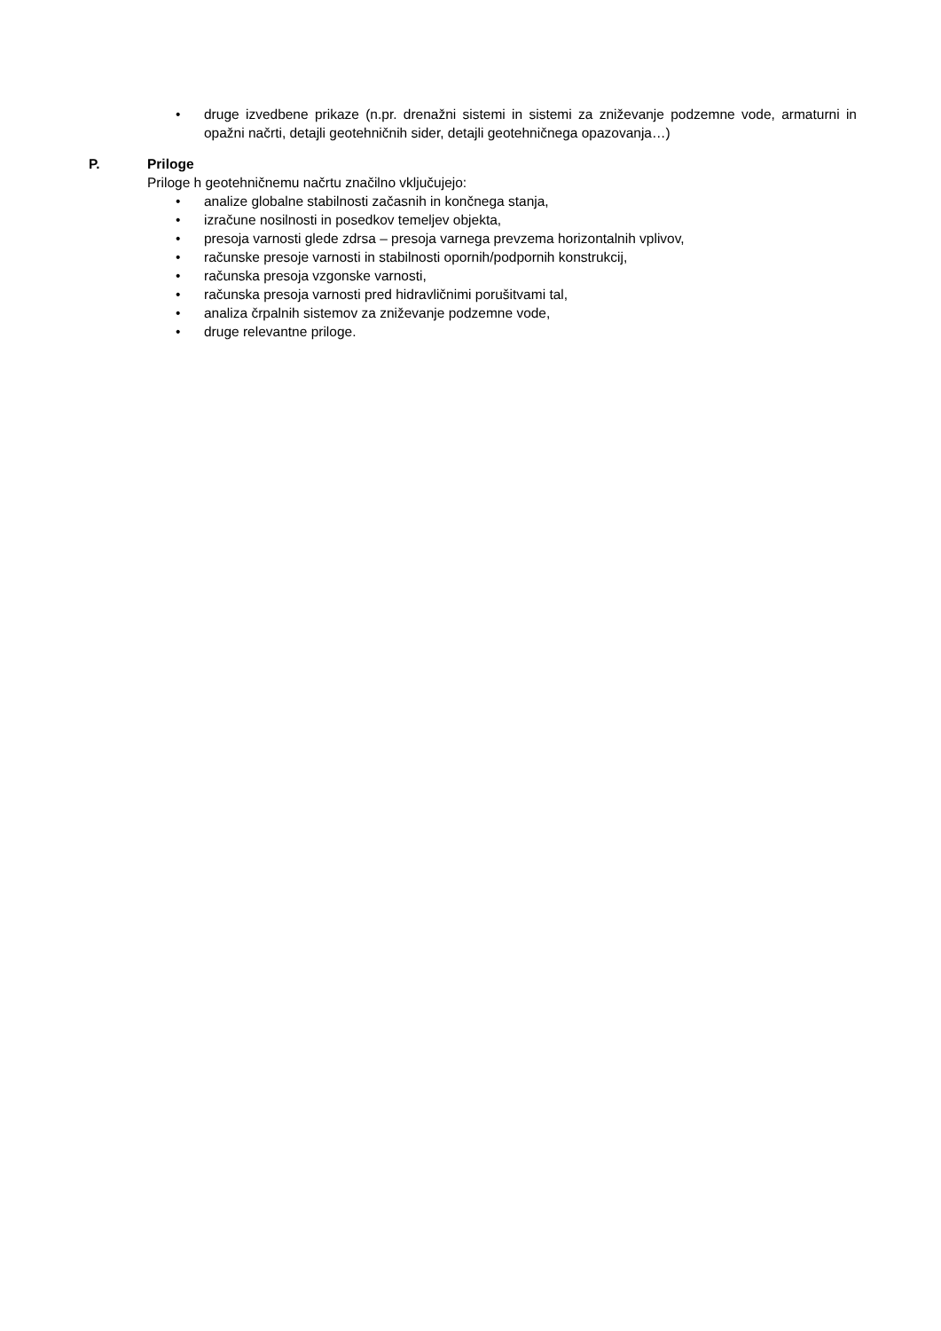• druge izvedbene prikaze (n.pr. drenažni sistemi in sistemi za zniževanje podzemne vode, armaturni in opažni načrti, detajli geotehničnih sider, detajli geotehničnega opazovanja…)
P. Priloge
Priloge h geotehničnemu načrtu značilno vključujejo:
• analize globalne stabilnosti začasnih in končnega stanja,
• izračune nosilnosti in posedkov temeljev objekta,
• presoja varnosti glede zdrsa – presoja varnega prevzema horizontalnih vplivov,
• računske presoje varnosti in stabilnosti opornih/podpornih konstrukcij,
• računska presoja vzgonske varnosti,
• računska presoja varnosti pred hidravličnimi porušitvami tal,
• analiza črpalnih sistemov za zniževanje podzemne vode,
• druge relevantne priloge.